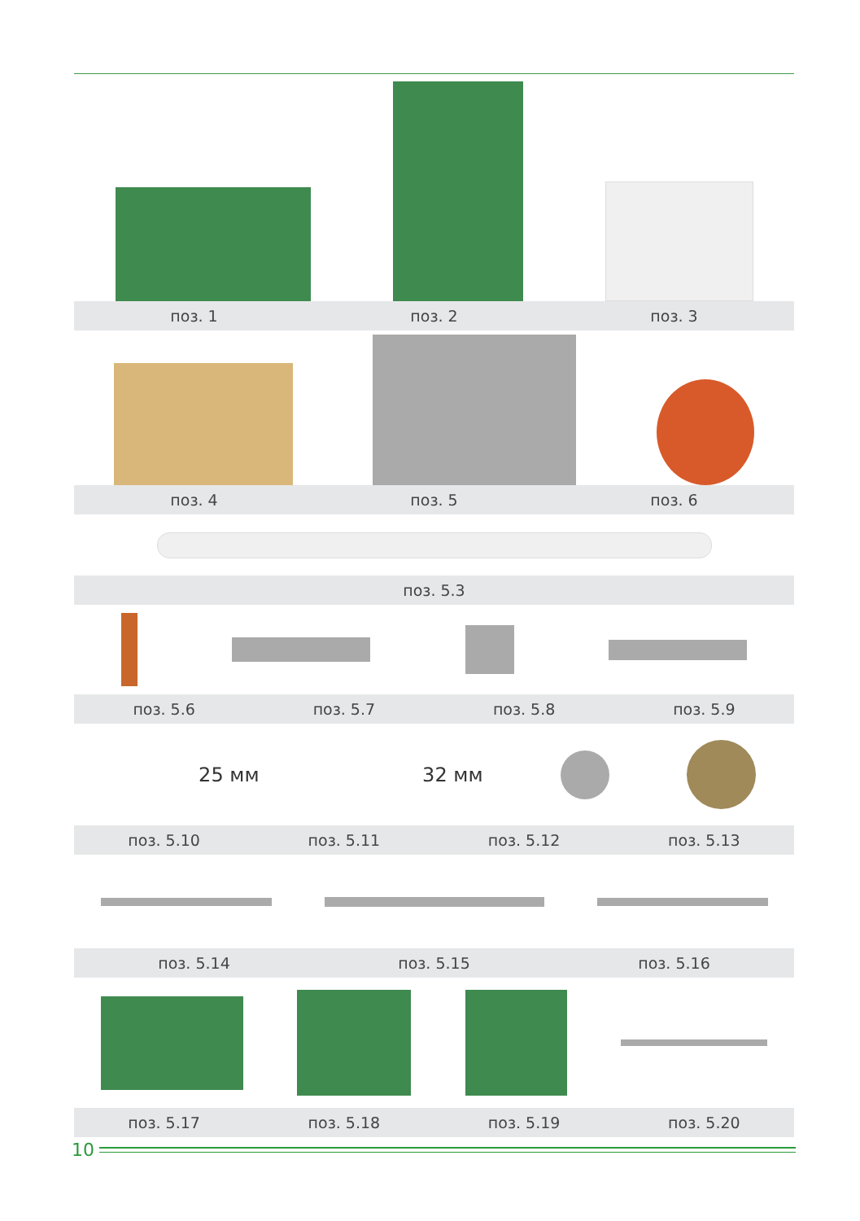поз. 1 поз. 2 поз. 3
поз. 4 поз. 5 поз. 6
поз. 5.3
поз. 5.6 поз. 5.7 поз. 5.8 поз. 5.9
25 мм 32 мм
поз. 5.10 поз. 5.11 поз. 5.12 поз. 5.13
поз. 5.14 поз. 5.15 поз. 5.16
поз. 5.17 поз. 5.18 поз. 5.19 поз. 5.20
10